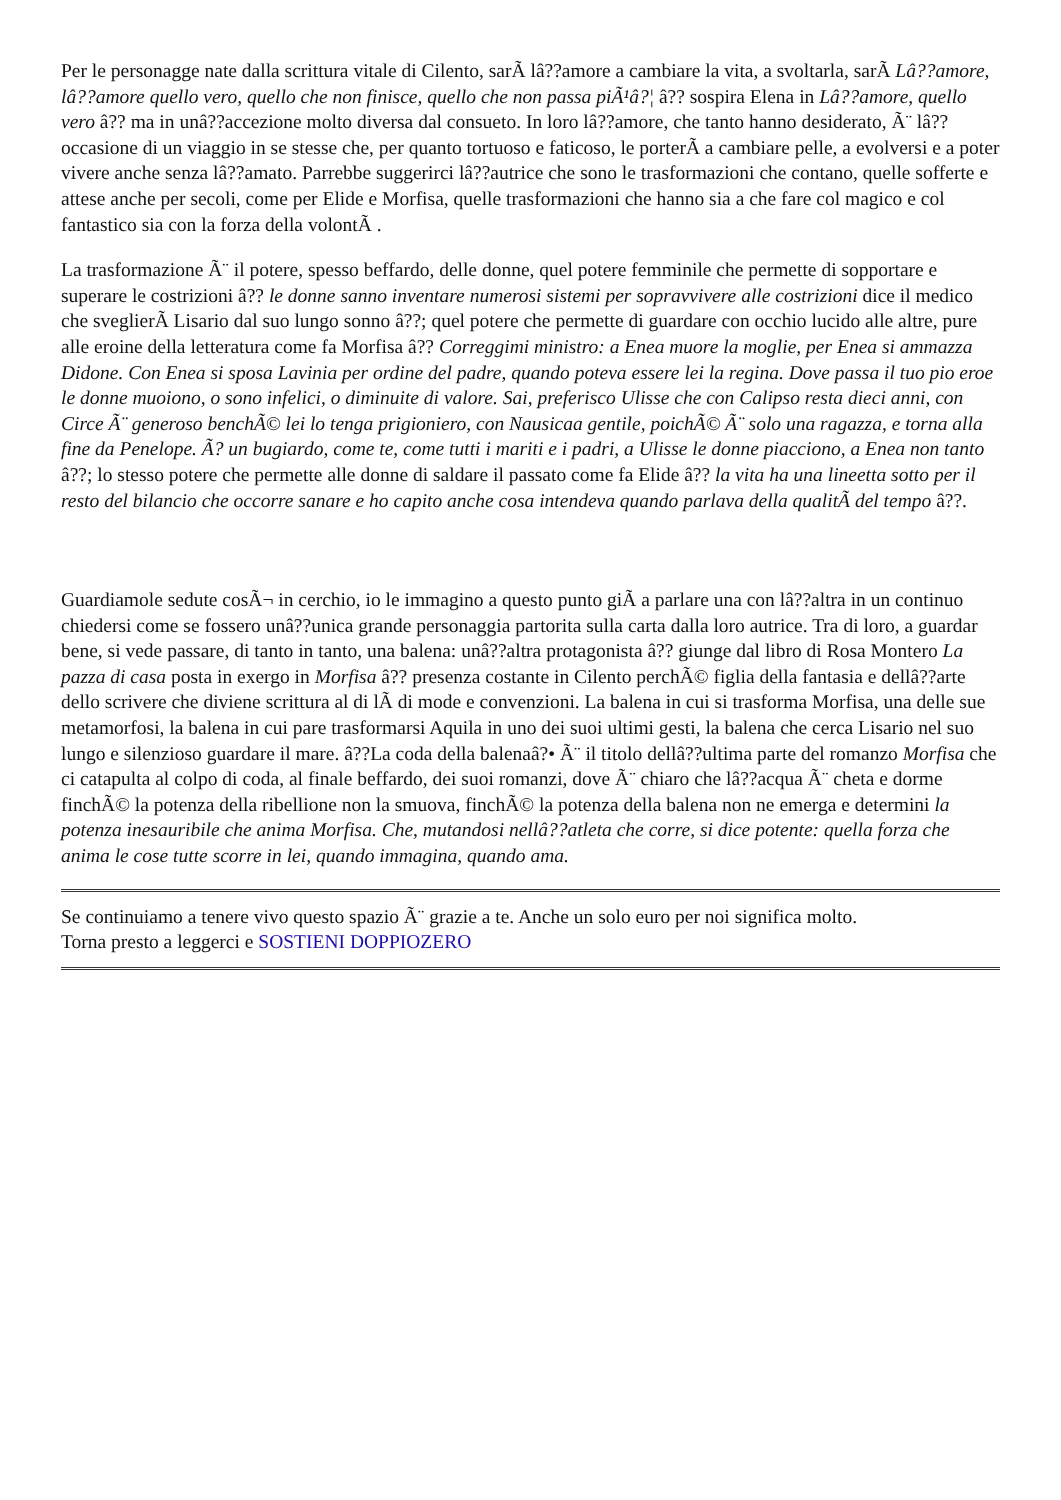Per le personagge nate dalla scrittura vitale di Cilento, sarÃ lâ??amore a cambiare la vita, a svoltarla, sarÃ Lâ??amore, lâ??amore quello vero, quello che non finisce, quello che non passa piÃ¹â?¦ â?? sospira Elena in Lâ??amore, quello vero â?? ma in unâ??accezione molto diversa dal consueto. In loro lâ??amore, che tanto hanno desiderato, Ã¨ lâ??occasione di un viaggio in se stesse che, per quanto tortuoso e faticoso, le porterÃ a cambiare pelle, a evolversi e a poter vivere anche senza lâ??amato. Parrebbe suggerirci lâ??autrice che sono le trasformazioni che contano, quelle sofferte e attese anche per secoli, come per Elide e Morfisa, quelle trasformazioni che hanno sia a che fare col magico e col fantastico sia con la forza della volontÃ .
La trasformazione Ã¨ il potere, spesso beffardo, delle donne, quel potere femminile che permette di sopportare e superare le costrizioni â?? le donne sanno inventare numerosi sistemi per sopravvivere alle costrizioni dice il medico che sveglierÃ Lisario dal suo lungo sonno â??; quel potere che permette di guardare con occhio lucido alle altre, pure alle eroine della letteratura come fa Morfisa â?? Correggimi ministro: a Enea muore la moglie, per Enea si ammazza Didone. Con Enea si sposa Lavinia per ordine del padre, quando poteva essere lei la regina. Dove passa il tuo pio eroe le donne muoiono, o sono infelici, o diminuite di valore. Sai, preferisco Ulisse che con Calipso resta dieci anni, con Circe Ã¨ generoso benchÃ© lei lo tenga prigioniero, con Nausicaa gentile, poichÃ© Ã¨ solo una ragazza, e torna alla fine da Penelope. Ã? un bugiardo, come te, come tutti i mariti e i padri, a Ulisse le donne piacciono, a Enea non tanto â??; lo stesso potere che permette alle donne di saldare il passato come fa Elide â?? la vita ha una lineetta sotto per il resto del bilancio che occorre sanare e ho capito anche cosa intendeva quando parlava della qualitÃ del tempo â??.
Guardiamole sedute cosÃ¬ in cerchio, io le immagino a questo punto giÃ a parlare una con lâ??altra in un continuo chiedersi come se fossero unâ??unica grande personaggia partorita sulla carta dalla loro autrice. Tra di loro, a guardar bene, si vede passare, di tanto in tanto, una balena: unâ??altra protagonista â?? giunge dal libro di Rosa Montero La pazza di casa posta in exergo in Morfisa â?? presenza costante in Cilento perchÃ© figlia della fantasia e dellâ??arte dello scrivere che diviene scrittura al di lÃ di mode e convenzioni. La balena in cui si trasforma Morfisa, una delle sue metamorfosi, la balena in cui pare trasformarsi Aquila in uno dei suoi ultimi gesti, la balena che cerca Lisario nel suo lungo e silenzioso guardare il mare. â??La coda della balenaâ?• Ã¨ il titolo dellâ??ultima parte del romanzo Morfisa che ci catapulta al colpo di coda, al finale beffardo, dei suoi romanzi, dove Ã¨ chiaro che lâ??acqua Ã¨ cheta e dorme finchÃ© la potenza della ribellione non la smuova, finchÃ© la potenza della balena non ne emerga e determini la potenza inesauribile che anima Morfisa. Che, mutandosi nellâ??atleta che corre, si dice potente: quella forza che anima le cose tutte scorre in lei, quando immagina, quando ama.
Se continuiamo a tenere vivo questo spazio Ã¨ grazie a te. Anche un solo euro per noi significa molto.
Torna presto a leggerci e SOSTIENI DOPPIOZERO